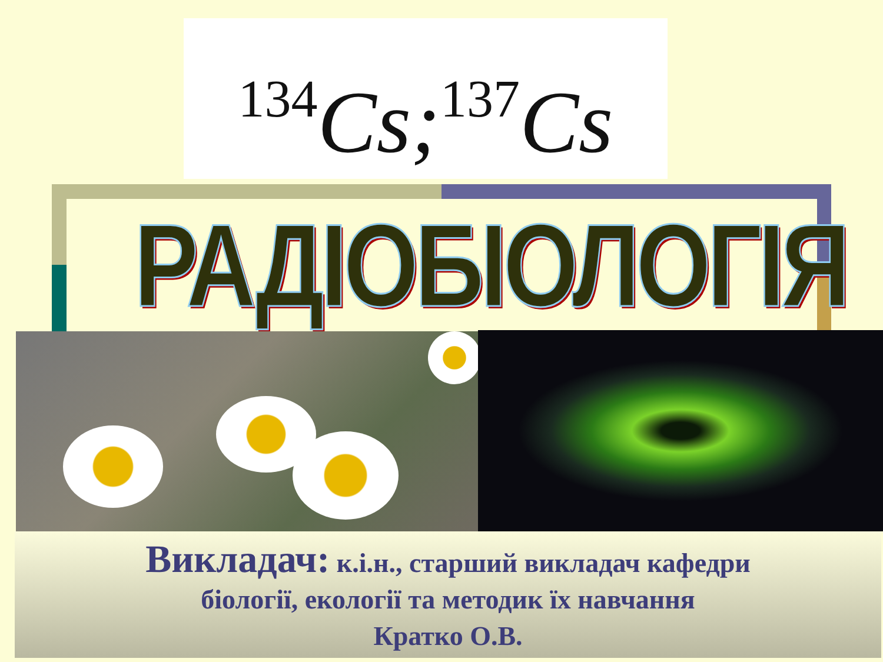<sup>134</sup>Cs;<sup>137</sup>Cs
РАДІОБІОЛОГІЯ
Викладач: к.і.н., старший викладач кафедри
біології, екології та методик їх навчання
Кратко О.В.